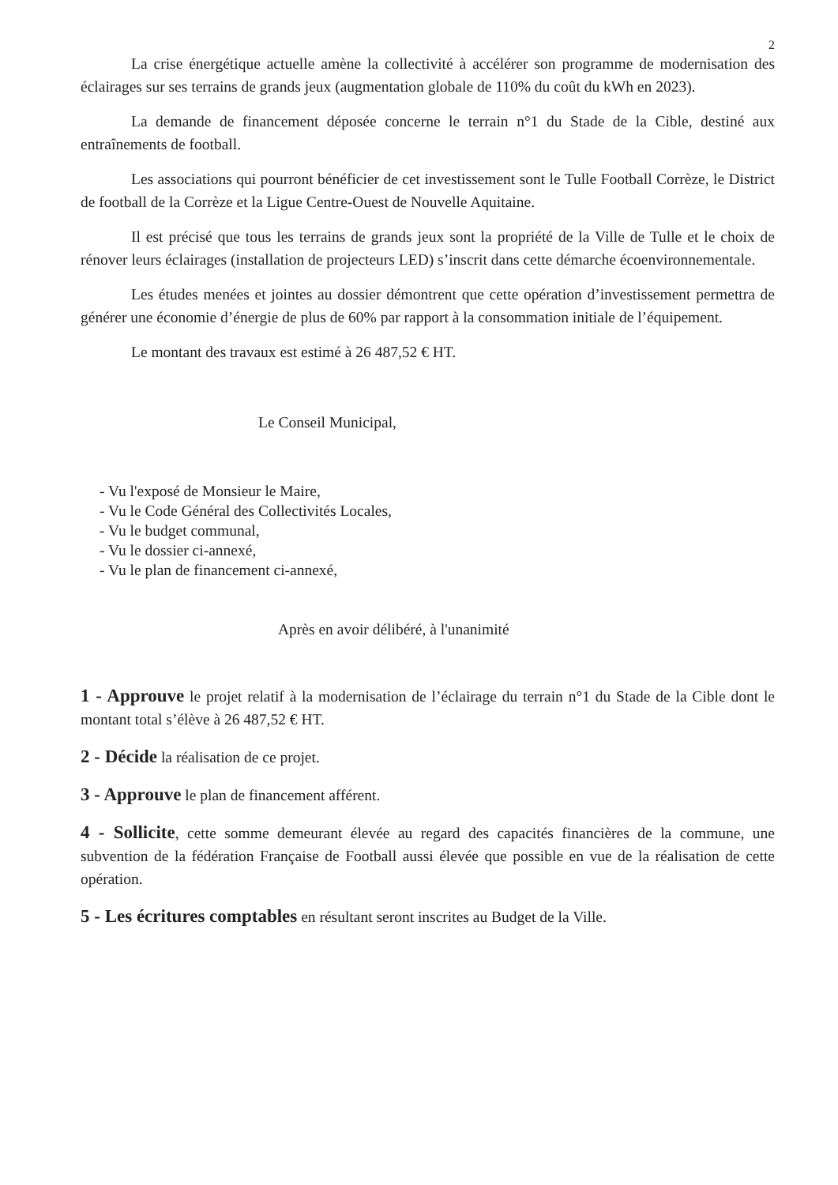2
La crise énergétique actuelle amène la collectivité à accélérer son programme de modernisation des éclairages sur ses terrains de grands jeux (augmentation globale de 110% du coût du kWh en 2023).
La demande de financement déposée concerne le terrain n°1 du Stade de la Cible, destiné aux entraînements de football.
Les associations qui pourront bénéficier de cet investissement sont le Tulle Football Corrèze, le District de football de la Corrèze et la Ligue Centre-Ouest de Nouvelle Aquitaine.
Il est précisé que tous les terrains de grands jeux sont la propriété de la Ville de Tulle et le choix de rénover leurs éclairages (installation de projecteurs LED) s’inscrit dans cette démarche écoenvironnementale.
Les études menées et jointes au dossier démontrent que cette opération d’investissement permettra de générer une économie d’énergie de plus de 60% par rapport à la consommation initiale de l’équipement.
Le montant des travaux est estimé à 26 487,52 € HT.
Le Conseil Municipal,
- Vu l'exposé de Monsieur le Maire,
- Vu le Code Général des Collectivités Locales,
- Vu le budget communal,
- Vu le dossier ci-annexé,
- Vu le plan de financement ci-annexé,
Après en avoir délibéré, à l'unanimité
1 - Approuve le projet relatif à la modernisation de l’éclairage du terrain n°1 du Stade de la Cible dont le montant total s’élève à 26 487,52 € HT.
2 - Décide la réalisation de ce projet.
3 - Approuve le plan de financement afférent.
4 - Sollicite, cette somme demeurant élevée au regard des capacités financières de la commune, une subvention de la fédération Française de Football aussi élevée que possible en vue de la réalisation de cette opération.
5 - Les écritures comptables en résultant seront inscrites au Budget de la Ville.